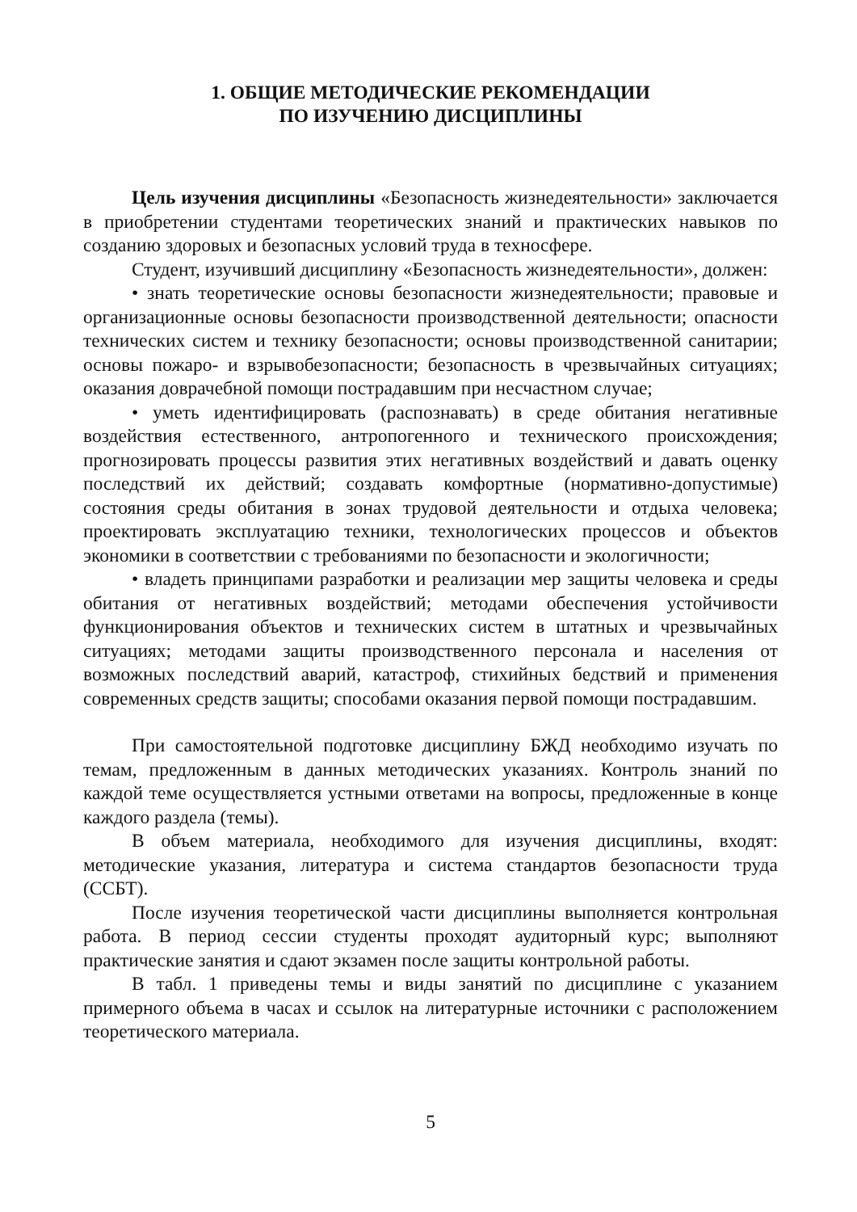1. ОБЩИЕ МЕТОДИЧЕСКИЕ РЕКОМЕНДАЦИИ
ПО ИЗУЧЕНИЮ ДИСЦИПЛИНЫ
Цель изучения дисциплины «Безопасность жизнедеятельности» заключается в приобретении студентами теоретических знаний и практических навыков по созданию здоровых и безопасных условий труда в техносфере.
Студент, изучивший дисциплину «Безопасность жизнедеятельности», должен:
• знать теоретические основы безопасности жизнедеятельности; правовые и организационные основы безопасности производственной деятельности; опасности технических систем и технику безопасности; основы производственной санитарии; основы пожаро- и взрывобезопасности; безопасность в чрезвычайных ситуациях; оказания доврачебной помощи пострадавшим при несчастном случае;
• уметь идентифицировать (распознавать) в среде обитания негативные воздействия естественного, антропогенного и технического происхождения; прогнозировать процессы развития этих негативных воздействий и давать оценку последствий их действий; создавать комфортные (нормативно-допустимые) состояния среды обитания в зонах трудовой деятельности и отдыха человека; проектировать эксплуатацию техники, технологических процессов и объектов экономики в соответствии с требованиями по безопасности и экологичности;
• владеть принципами разработки и реализации мер защиты человека и среды обитания от негативных воздействий; методами обеспечения устойчивости функционирования объектов и технических систем в штатных и чрезвычайных ситуациях; методами защиты производственного персонала и населения от возможных последствий аварий, катастроф, стихийных бедствий и применения современных средств защиты; способами оказания первой помощи пострадавшим.
При самостоятельной подготовке дисциплину БЖД необходимо изучать по темам, предложенным в данных методических указаниях. Контроль знаний по каждой теме осуществляется устными ответами на вопросы, предложенные в конце каждого раздела (темы).
В объем материала, необходимого для изучения дисциплины, входят: методические указания, литература и система стандартов безопасности труда (ССБТ).
После изучения теоретической части дисциплины выполняется контрольная работа. В период сессии студенты проходят аудиторный курс; выполняют практические занятия и сдают экзамен после защиты контрольной работы.
В табл. 1 приведены темы и виды занятий по дисциплине с указанием примерного объема в часах и ссылок на литературные источники с расположением теоретического материала.
5